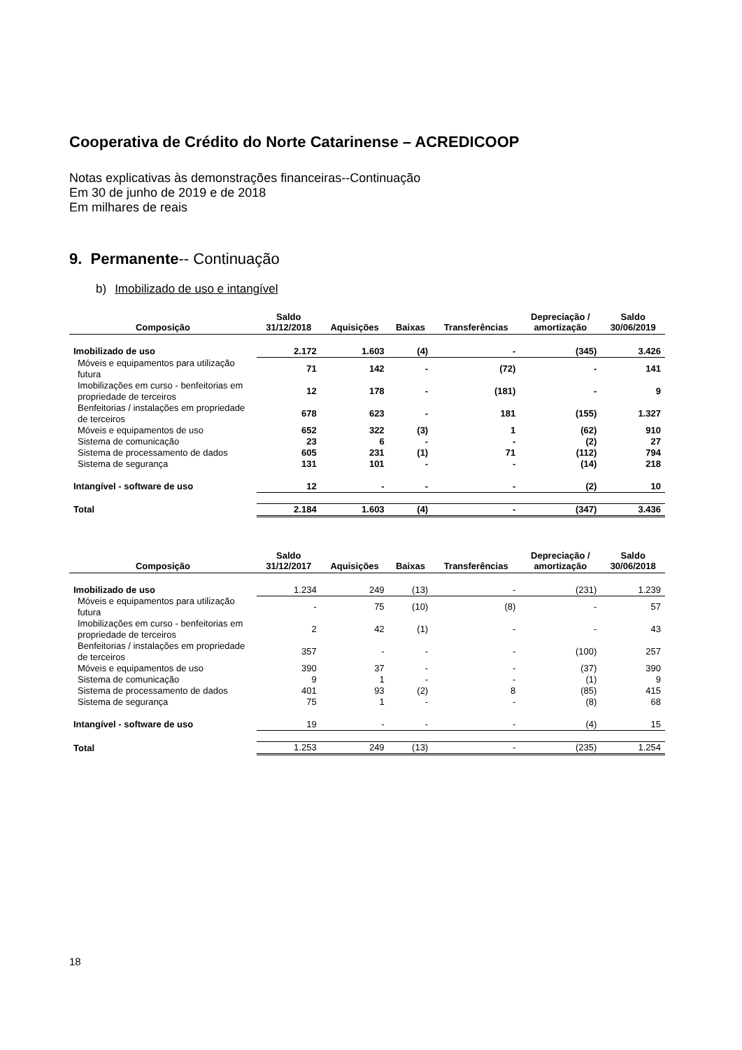Cooperativa de Crédito do Norte Catarinense – ACREDICOOP
Notas explicativas às demonstrações financeiras--Continuação
Em 30 de junho de 2019 e de 2018
Em milhares de reais
9. Permanente-- Continuação
b) Imobilizado de uso e intangível
| Composição | Saldo 31/12/2018 | Aquisições | Baixas | Transferências | Depreciação / amortização | Saldo 30/06/2019 |
| --- | --- | --- | --- | --- | --- | --- |
| Imobilizado de uso | 2.172 | 1.603 | (4) | - | (345) | 3.426 |
| Móveis e equipamentos para utilização futura | 71 | 142 | - | (72) | - | 141 |
| Imobilizações em curso - benfeitorias em propriedade de terceiros | 12 | 178 | - | (181) | - | 9 |
| Benfeitorias / instalações em propriedade de terceiros | 678 | 623 | - | 181 | (155) | 1.327 |
| Móveis e equipamentos de uso | 652 | 322 | (3) | 1 | (62) | 910 |
| Sistema de comunicação | 23 | 6 | - | - | (2) | 27 |
| Sistema de processamento de dados | 605 | 231 | (1) | 71 | (112) | 794 |
| Sistema de segurança | 131 | 101 | - | - | (14) | 218 |
| Intangível - software de uso | 12 | - | - | - | (2) | 10 |
| Total | 2.184 | 1.603 | (4) | - | (347) | 3.436 |
| Composição | Saldo 31/12/2017 | Aquisições | Baixas | Transferências | Depreciação / amortização | Saldo 30/06/2018 |
| --- | --- | --- | --- | --- | --- | --- |
| Imobilizado de uso | 1.234 | 249 | (13) | - | (231) | 1.239 |
| Móveis e equipamentos para utilização futura | - | 75 | (10) | (8) | - | 57 |
| Imobilizações em curso - benfeitorias em propriedade de terceiros | 2 | 42 | (1) | - | - | 43 |
| Benfeitorias / instalações em propriedade de terceiros | 357 | - | - | - | (100) | 257 |
| Móveis e equipamentos de uso | 390 | 37 | - | - | (37) | 390 |
| Sistema de comunicação | 9 | 1 | - | - | (1) | 9 |
| Sistema de processamento de dados | 401 | 93 | (2) | 8 | (85) | 415 |
| Sistema de segurança | 75 | 1 | - | - | (8) | 68 |
| Intangível - software de uso | 19 | - | - | - | (4) | 15 |
| Total | 1.253 | 249 | (13) | - | (235) | 1.254 |
18